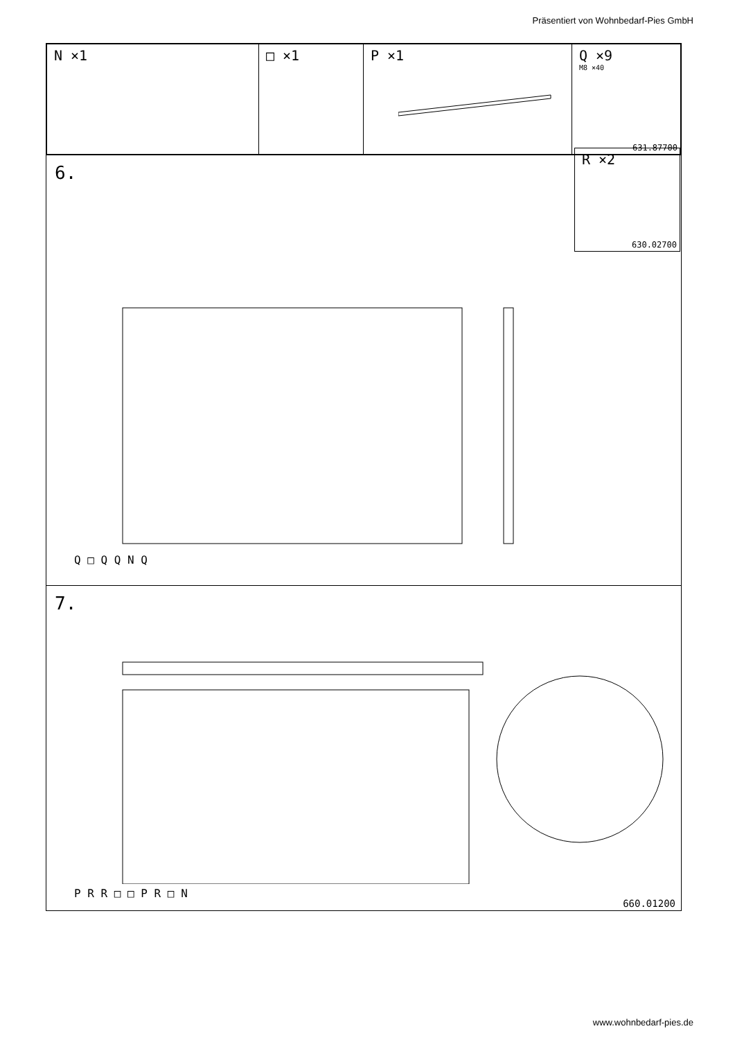Präsentiert von Wohnbedarf-Pies GmbH
| N ×1 | □ ×1 | P ×1 | Q ×9 M8 ×40 631.87700 |
6.
R ×2
630.02700
Q □ Q Q N Q
7.
P R R □ □ P R □ N
660.01200
www.wohnbedarf-pies.de